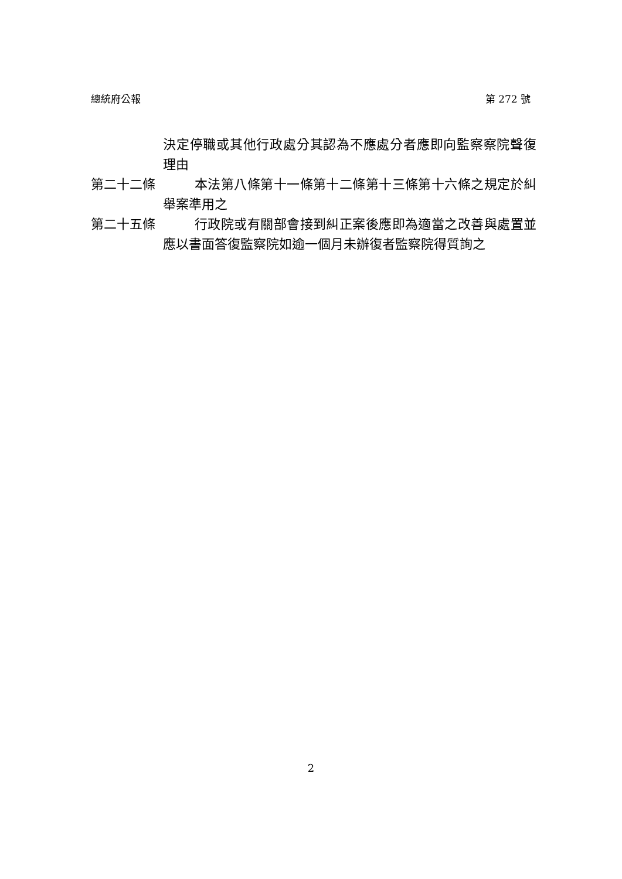總統府公報 第 272 號
決定停職或其他行政處分其認為不應處分者應即向監察察院聲復理由
第二十二條 本法第八條第十一條第十二條第十三條第十六條之規定於糾舉案準用之
第二十五條 行政院或有關部會接到糾正案後應即為適當之改善與處置並應以書面答復監察院如逾一個月未辦復者監察院得質詢之
2